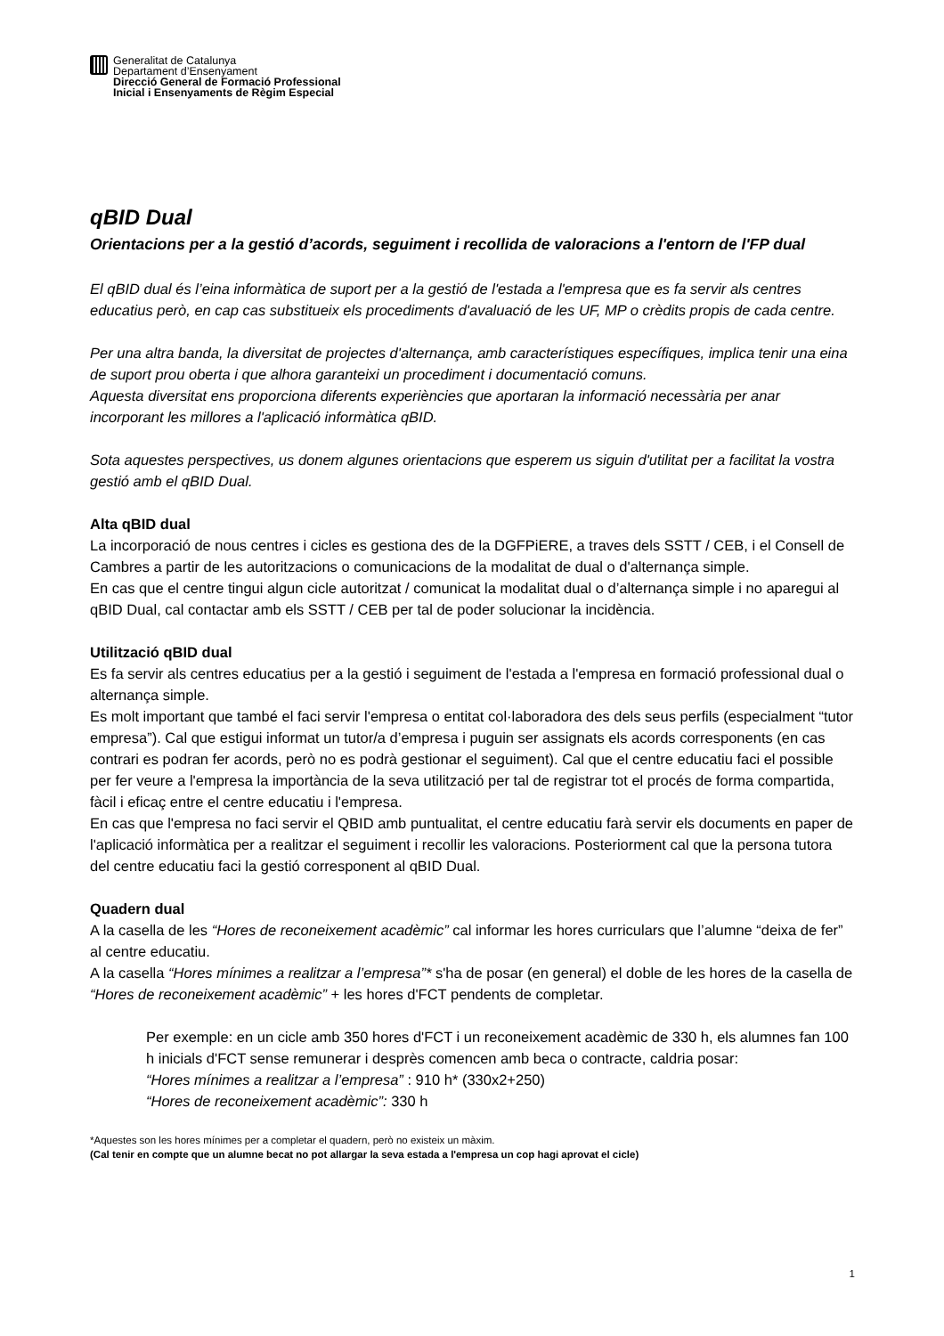Generalitat de Catalunya
Departament d’Ensenyament
Direcció General de Formació Professional
Inicial i Ensenyaments de Règim Especial
qBID Dual
Orientacions per a la gestió d’acords, seguiment i recollida de valoracions a l'entorn de l'FP dual
El qBID dual és l’eina informàtica de suport per a la gestió de l'estada a l'empresa que es fa servir als centres educatius però, en cap cas substitueix els procediments d'avaluació de les UF, MP o crèdits propis de cada centre.
Per una altra banda, la diversitat de projectes d'alternança, amb característiques específiques, implica tenir una eina de suport prou oberta i que alhora garanteixi un procediment i documentació comuns.
Aquesta diversitat ens proporciona diferents experiències que aportaran la informació necessària per anar incorporant les millores a l'aplicació informàtica qBID.
Sota aquestes perspectives, us donem algunes orientacions que esperem us siguin d'utilitat per a facilitat la vostra gestió amb el qBID Dual.
Alta qBID dual
La incorporació de nous centres i cicles es gestiona des de la DGFPiERE, a traves dels SSTT / CEB, i el Consell de Cambres a partir de les autoritzacions o comunicacions de la modalitat de dual o d'alternança simple.
En cas que el centre tingui algun cicle autoritzat / comunicat la modalitat dual o d’alternança simple i no aparegui al qBID Dual, cal contactar amb els SSTT / CEB per tal de poder solucionar la incidència.
Utilització qBID dual
Es fa servir als centres educatius per a la gestió i seguiment de l'estada a l'empresa en formació professional dual o alternança simple.
Es molt important que també el faci servir l'empresa o entitat col·laboradora des dels seus perfils (especialment “tutor empresa”). Cal que estigui informat un tutor/a d’empresa i puguin ser assignats els acords corresponents (en cas contrari es podran fer acords, però no es podrà gestionar el seguiment). Cal que el centre educatiu faci el possible per fer veure a l'empresa la importància de la seva utilització per tal de registrar tot el procés de forma compartida, fàcil i eficaç entre el centre educatiu i l'empresa.
En cas que l'empresa no faci servir el QBID amb puntualitat, el centre educatiu farà servir els documents en paper de l'aplicació informàtica per a realitzar el seguiment i recollir les valoracions. Posteriorment cal que la persona tutora del centre educatiu faci la gestió corresponent al qBID Dual.
Quadern dual
A la casella de les “Hores de reconeixement acadèmic” cal informar les hores curriculars que l’alumne “deixa de fer” al centre educatiu.
A la casella “Hores mínimes a realitzar a l’empresa”* s'ha de posar (en general) el doble de les hores de la casella de “Hores de reconeixement acadèmic” + les hores d'FCT pendents de completar.
Per exemple: en un cicle amb 350 hores d'FCT i un reconeixement acadèmic de 330 h, els alumnes fan 100 h inicials d'FCT sense remunerar i desprès comencen amb beca o contracte, caldria posar:
“Hores mínimes a realitzar a l’empresa” : 910 h* (330x2+250)
“Hores de reconeixement acadèmic”: 330 h
*Aquestes son les hores mínimes per a completar el quadern, però no existeix un màxim.
(Cal tenir en compte que un alumne becat no pot allargar la seva estada a l'empresa un cop hagi aprovat el cicle)
1